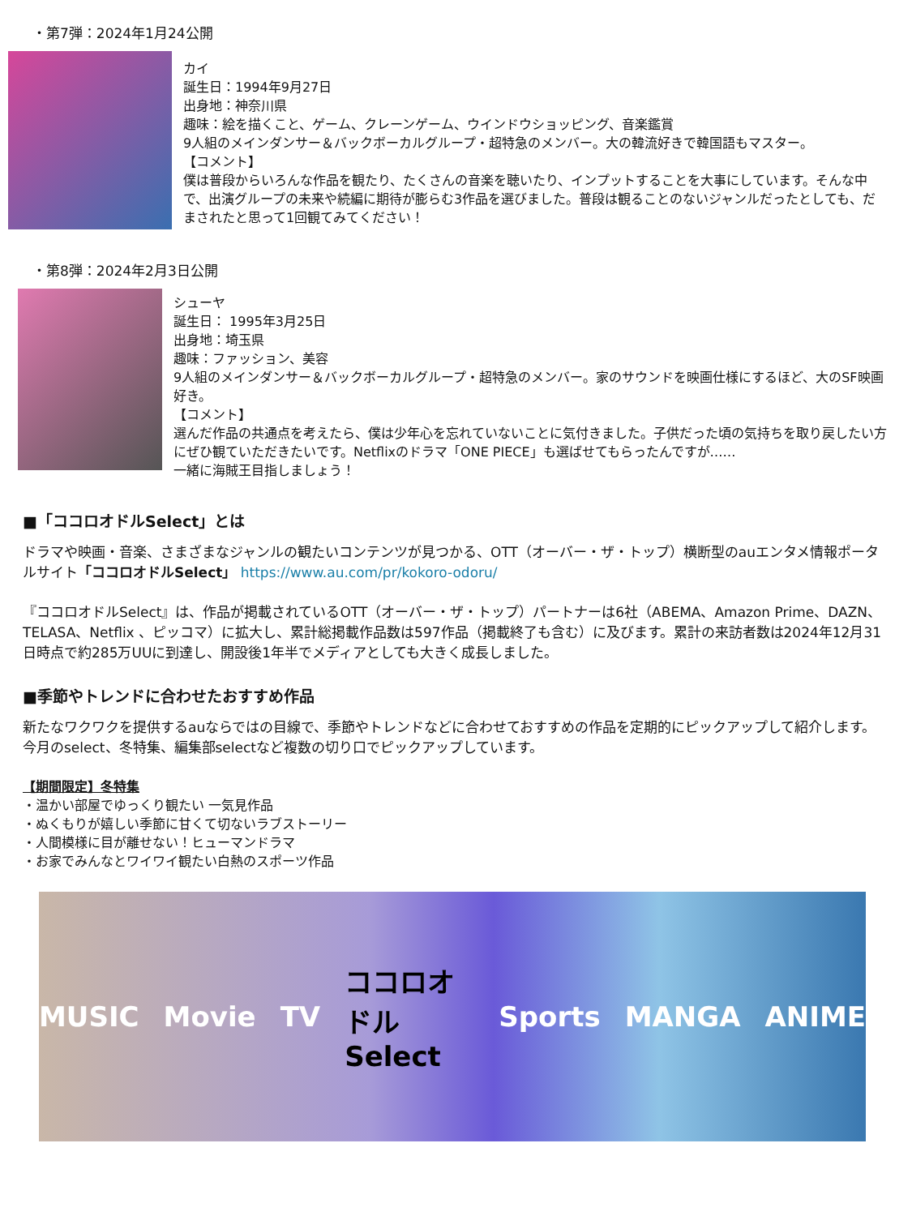・第7弾：2024年1月24公開
カイ
誕生日：1994年9月27日
出身地：神奈川県
趣味：絵を描くこと、ゲーム、クレーンゲーム、ウインドウショッピング、音楽鑑賞
9人組のメインダンサー＆バックボーカルグループ・超特急のメンバー。大の韓流好きで韓国語もマスター。
【コメント】
僕は普段からいろんな作品を観たり、たくさんの音楽を聴いたり、インプットすることを大事にしています。そんな中で、出演グループの未来や続編に期待が膨らむ3作品を選びました。普段は観ることのないジャンルだったとしても、だまされたと思って1回観てみてください！
・第8弾：2024年2月3日公開
シューヤ
誕生日： 1995年3月25日
出身地：埼玉県
趣味：ファッション、美容
9人組のメインダンサー＆バックボーカルグループ・超特急のメンバー。家のサウンドを映画仕様にするほど、大のSF映画好き。
【コメント】
選んだ作品の共通点を考えたら、僕は少年心を忘れていないことに気付きました。子供だった頃の気持ちを取り戻したい方にぜひ観ていただきたいです。Netflixのドラマ「ONE PIECE」も選ばせてもらったんですが……
一緒に海賊王目指しましょう！
■「ココロオドルSelect」とは
ドラマや映画・音楽、さまざまなジャンルの観たいコンテンツが見つかる、OTT（オーバー・ザ・トップ）横断型のauエンタメ情報ポータルサイト「ココロオドルSelect」 https://www.au.com/pr/kokoro-odoru/
『ココロオドルSelect』は、作品が掲載されているOTT（オーバー・ザ・トップ）パートナーは6社（ABEMA、Amazon Prime、DAZN、TELASA、Netflix 、ピッコマ）に拡大し、累計総掲載作品数は597作品（掲載終了も含む）に及びます。累計の来訪者数は2024年12月31日時点で約285万UUに到達し、開設後1年半でメディアとしても大きく成長しました。
■季節やトレンドに合わせたおすすめ作品
新たなワクワクを提供するauならではの目線で、季節やトレンドなどに合わせておすすめの作品を定期的にピックアップして紹介します。今月のselect、冬特集、編集部selectなど複数の切り口でピックアップしています。
【期間限定】冬特集
・温かい部屋でゆっくり観たい 一気見作品
・ぬくもりが嬉しい季節に甘くて切ないラブストーリー
・人間模様に目が離せない！ヒューマンドラマ
・お家でみんなとワイワイ観たい白熱のスポーツ作品
MUSIC Movie TV ココロオドル Select Sports MANGA ANIME